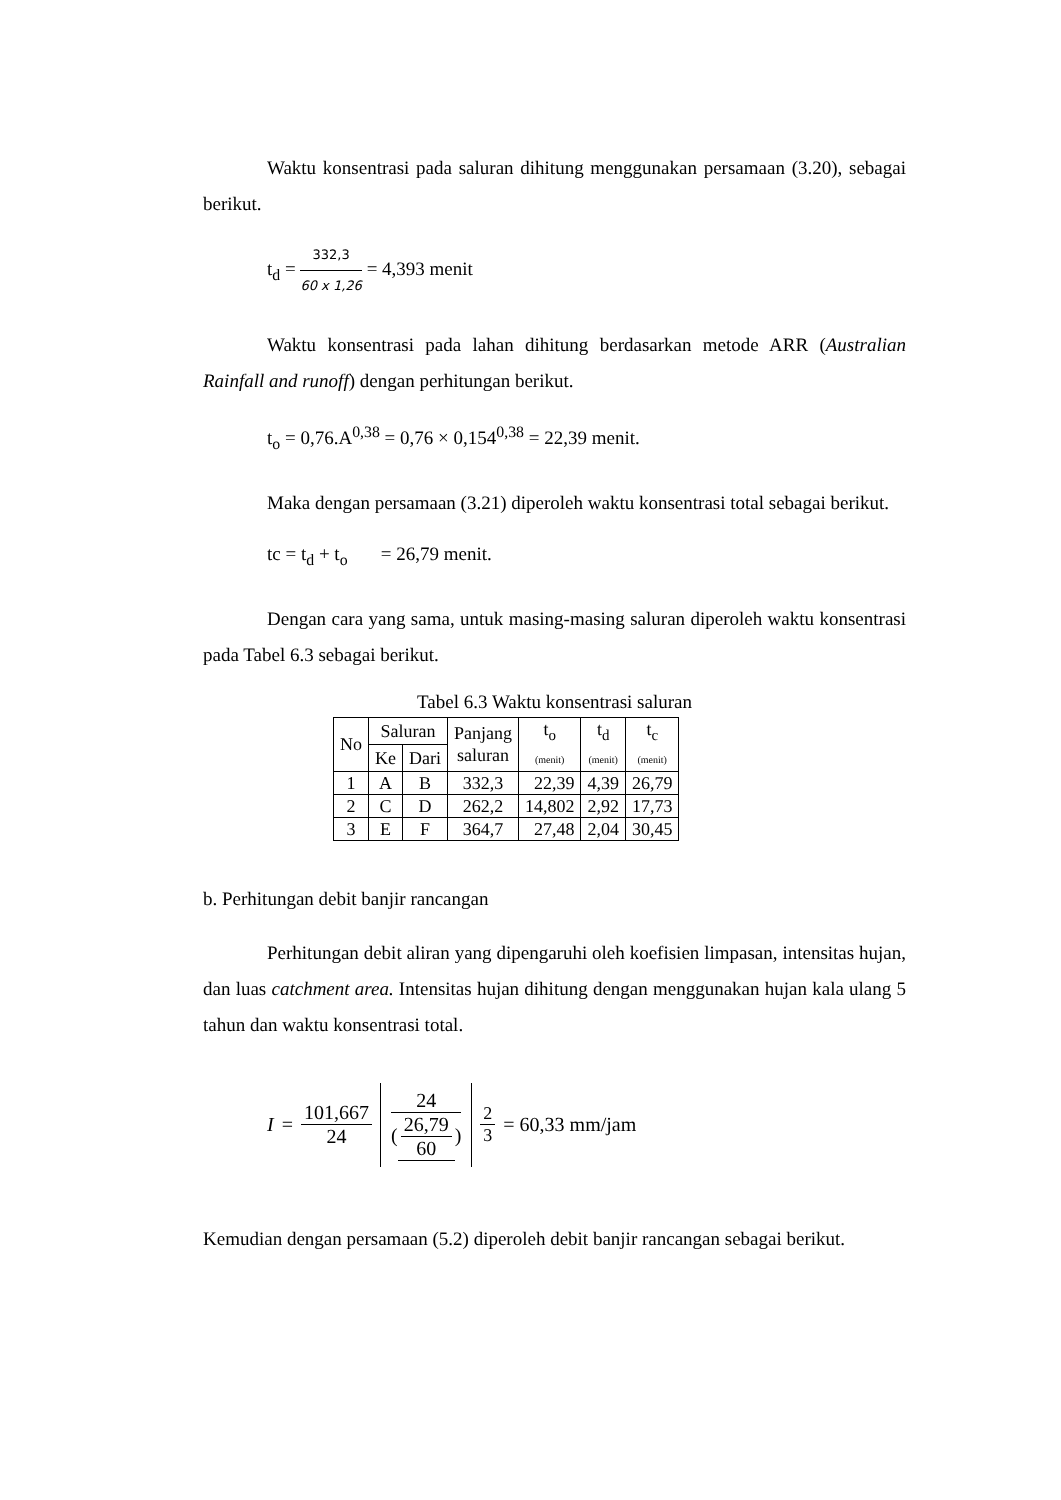Waktu konsentrasi pada saluran dihitung menggunakan persamaan (3.20), sebagai berikut.
t<sub>d</sub> = 332,3 60 x 1,26 = 4,393 menit
Waktu konsentrasi pada lahan dihitung berdasarkan metode ARR (Australian Rainfall and runoff) dengan perhitungan berikut.
t<sub>o</sub> = 0,76.A<sup>0,38</sup> = 0,76 × 0,154<sup>0,38</sup> = 22,39 menit.
Maka dengan persamaan (3.21) diperoleh waktu konsentrasi total sebagai berikut.
tc = t<sub>d</sub> + t<sub>o</sub> = 26,79 menit.
Dengan cara yang sama, untuk masing-masing saluran diperoleh waktu konsentrasi pada Tabel 6.3 sebagai berikut.
Tabel 6.3 Waktu konsentrasi saluran
| No | Saluran | | Panjang saluran | t<sub>o</sub> (menit) | t<sub>d</sub> (menit) | t<sub>c</sub> (menit) |
| --- | --- | --- | --- | --- | --- | --- |
| | Ke | Dari | | | | |
| 1 | A | B | 332,3 | 22,39 | 4,39 | 26,79 |
| 2 | C | D | 262,2 | 14,802 | 2,92 | 17,73 |
| 3 | E | F | 364,7 | 27,48 | 2,04 | 30,45 |
b. Perhitungan debit banjir rancangan
Perhitungan debit aliran yang dipengaruhi oleh koefisien limpasan, intensitas hujan, dan luas catchment area. Intensitas hujan dihitung dengan menggunakan hujan kala ulang 5 tahun dan waktu konsentrasi total.
I = 101,667 24 24 (26,79 60)<sup>2 3</sup> = 60,33 mm/jam
Kemudian dengan persamaan (5.2) diperoleh debit banjir rancangan sebagai berikut.